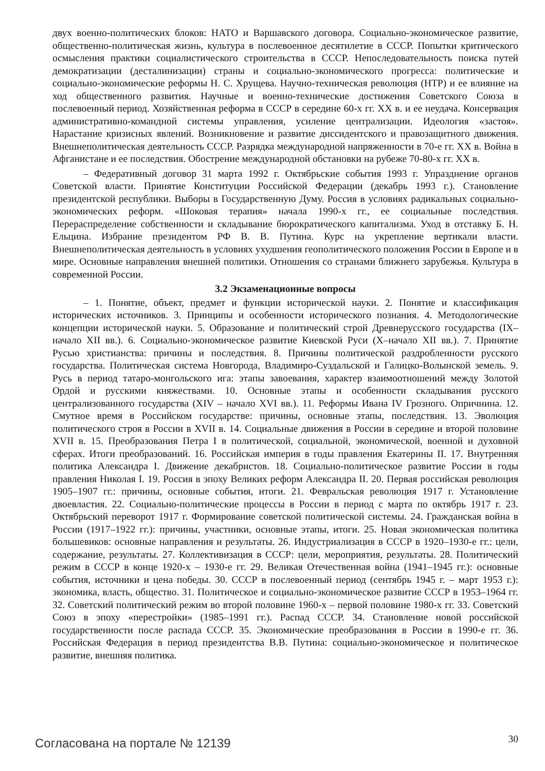двух военно-политических блоков: НАТО и Варшавского договора. Социально-экономическое развитие, общественно-политическая жизнь, культура в послевоенное десятилетие в СССР. Попытки критического осмысления практики социалистического строительства в СССР. Непоследовательность поиска путей демократизации (десталинизации) страны и социально-экономического прогресса: политические и социально-экономические реформы Н. С. Хрущева. Научно-техническая революция (НТР) и ее влияние на ход общественного развития. Научные и военно-технические достижения Советского Союза в послевоенный период. Хозяйственная реформа в СССР в середине 60-х гг. XX в. и ее неудача. Консервация административно-командной системы управления, усиление централизации. Идеология «застоя». Нарастание кризисных явлений. Возникновение и развитие диссидентского и правозащитного движения. Внешнеполитическая деятельность СССР. Разрядка международной напряженности в 70-е гг. XX в. Война в Афганистане и ее последствия. Обострение международной обстановки на рубеже 70-80-х гг. XX в.
– Федеративный договор 31 марта 1992 г. Октябрьские события 1993 г. Упразднение органов Советской власти. Принятие Конституции Российской Федерации (декабрь 1993 г.). Становление президентской республики. Выборы в Государственную Думу. Россия в условиях радикальных социально-экономических реформ. «Шоковая терапия» начала 1990-х гг., ее социальные последствия. Перераспределение собственности и складывание бюрократического капитализма. Уход в отставку Б. Н. Ельцина. Избрание президентом РФ В. В. Путина. Курс на укрепление вертикали власти. Внешнеполитическая деятельность в условиях ухудшения геополитического положения России в Европе и в мире. Основные направления внешней политики. Отношения со странами ближнего зарубежья. Культура в современной России.
3.2 Экзаменационные вопросы
– 1. Понятие, объект, предмет и функции исторической науки. 2. Понятие и классификация исторических источников. 3. Принципы и особенности исторического познания. 4. Методологические концепции исторической науки. 5. Образование и политический строй Древнерусского государства (IX–начало XII вв.). 6. Социально-экономическое развитие Киевской Руси (X–начало XII вв.). 7. Принятие Русью христианства: причины и последствия. 8. Причины политической раздробленности русского государства. Политическая система Новгорода, Владимиро-Суздальской и Галицко-Волынской земель. 9. Русь в период татаро-монгольского ига: этапы завоевания, характер взаимоотношений между Золотой Ордой и русскими княжествами. 10. Основные этапы и особенности складывания русского централизованного государства (XIV – начало XVI вв.). 11. Реформы Ивана IV Грозного. Опричнина. 12. Смутное время в Российском государстве: причины, основные этапы, последствия. 13. Эволюция политического строя в России в XVII в. 14. Социальные движения в России в середине и второй половине XVII в. 15. Преобразования Петра I в политической, социальной, экономической, военной и духовной сферах. Итоги преобразований. 16. Российская империя в годы правления Екатерины II. 17. Внутренняя политика Александра I. Движение декабристов. 18. Социально-политическое развитие России в годы правления Николая I. 19. Россия в эпоху Великих реформ Александра II. 20. Первая российская революция 1905–1907 гг.: причины, основные события, итоги. 21. Февральская революция 1917 г. Установление двоевластия. 22. Социально-политические процессы в России в период с марта по октябрь 1917 г. 23. Октябрьский переворот 1917 г. Формирование советской политической системы. 24. Гражданская война в России (1917–1922 гг.): причины, участники, основные этапы, итоги. 25. Новая экономическая политика большевиков: основные направления и результаты. 26. Индустриализация в СССР в 1920–1930-е гг.: цели, содержание, результаты. 27. Коллективизация в СССР: цели, мероприятия, результаты. 28. Политический режим в СССР в конце 1920-х – 1930-е гг. 29. Великая Отечественная война (1941–1945 гг.): основные события, источники и цена победы. 30. СССР в послевоенный период (сентябрь 1945 г. – март 1953 г.): экономика, власть, общество. 31. Политическое и социально-экономическое развитие СССР в 1953–1964 гг. 32. Советский политический режим во второй половине 1960-х – первой половине 1980-х гг. 33. Советский Союз в эпоху «перестройки» (1985–1991 гг.). Распад СССР. 34. Становление новой российской государственности после распада СССР. 35. Экономические преобразования в России в 1990-е гг. 36. Российская Федерация в период президентства В.В. Путина: социально-экономическое и политическое развитие, внешняя политика.
Согласована на портале № 12139 30